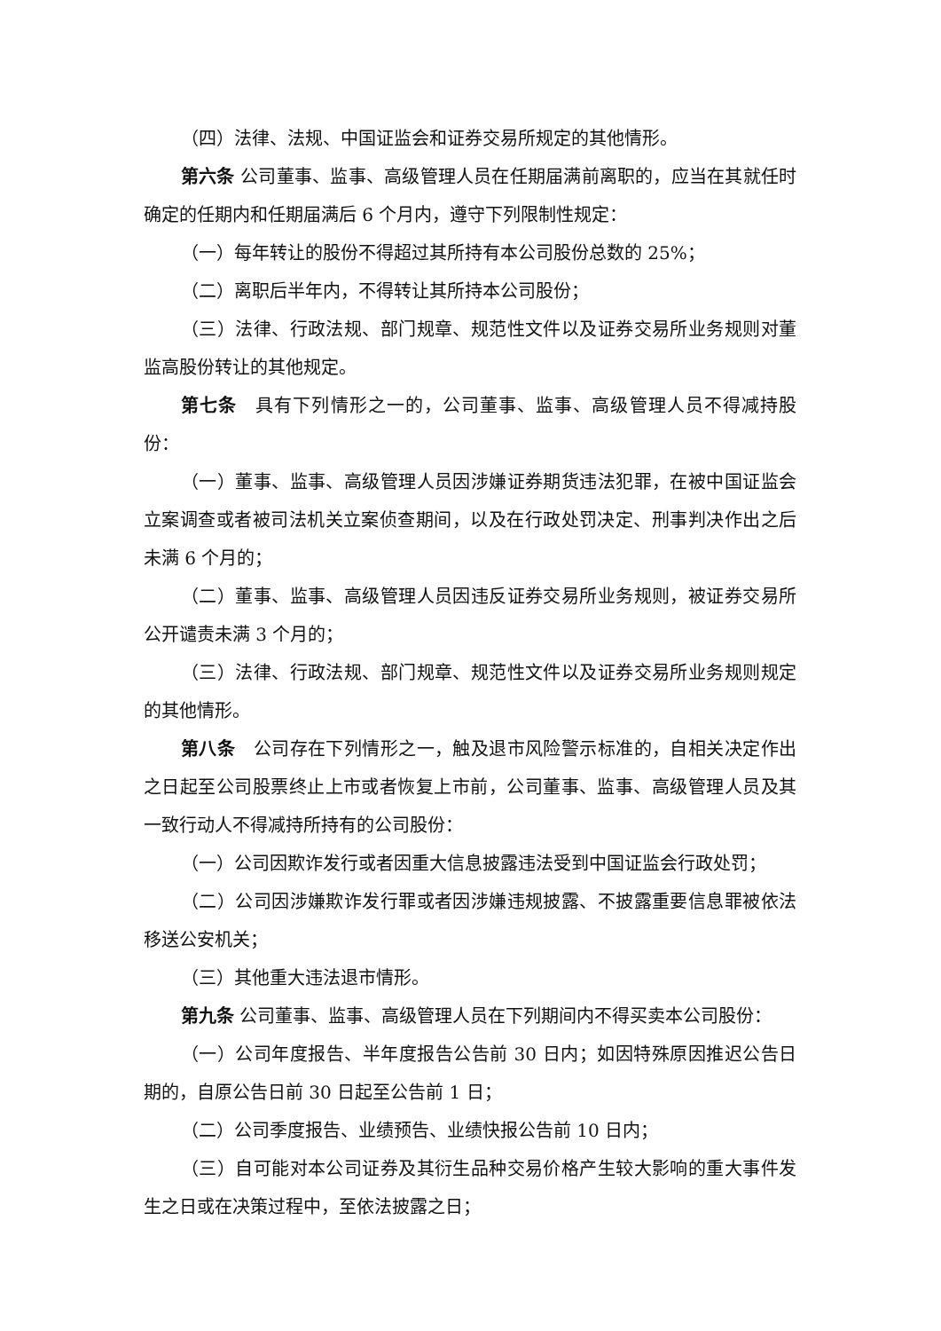（四）法律、法规、中国证监会和证券交易所规定的其他情形。
第六条 公司董事、监事、高级管理人员在任期届满前离职的，应当在其就任时确定的任期内和任期届满后 6 个月内，遵守下列限制性规定：
（一）每年转让的股份不得超过其所持有本公司股份总数的 25%；
（二）离职后半年内，不得转让其所持本公司股份；
（三）法律、行政法规、部门规章、规范性文件以及证券交易所业务规则对董监高股份转让的其他规定。
第七条　具有下列情形之一的，公司董事、监事、高级管理人员不得减持股份：
（一）董事、监事、高级管理人员因涉嫌证券期货违法犯罪，在被中国证监会立案调查或者被司法机关立案侦查期间，以及在行政处罚决定、刑事判决作出之后未满 6 个月的；
（二）董事、监事、高级管理人员因违反证券交易所业务规则，被证券交易所公开谴责未满 3 个月的；
（三）法律、行政法规、部门规章、规范性文件以及证券交易所业务规则规定的其他情形。
第八条　公司存在下列情形之一，触及退市风险警示标准的，自相关决定作出之日起至公司股票终止上市或者恢复上市前，公司董事、监事、高级管理人员及其一致行动人不得减持所持有的公司股份：
（一）公司因欺诈发行或者因重大信息披露违法受到中国证监会行政处罚；
（二）公司因涉嫌欺诈发行罪或者因涉嫌违规披露、不披露重要信息罪被依法移送公安机关；
（三）其他重大违法退市情形。
第九条 公司董事、监事、高级管理人员在下列期间内不得买卖本公司股份：
（一）公司年度报告、半年度报告公告前 30 日内；如因特殊原因推迟公告日期的，自原公告日前 30 日起至公告前 1 日；
（二）公司季度报告、业绩预告、业绩快报公告前 10 日内；
（三）自可能对本公司证券及其衍生品种交易价格产生较大影响的重大事件发生之日或在决策过程中，至依法披露之日；